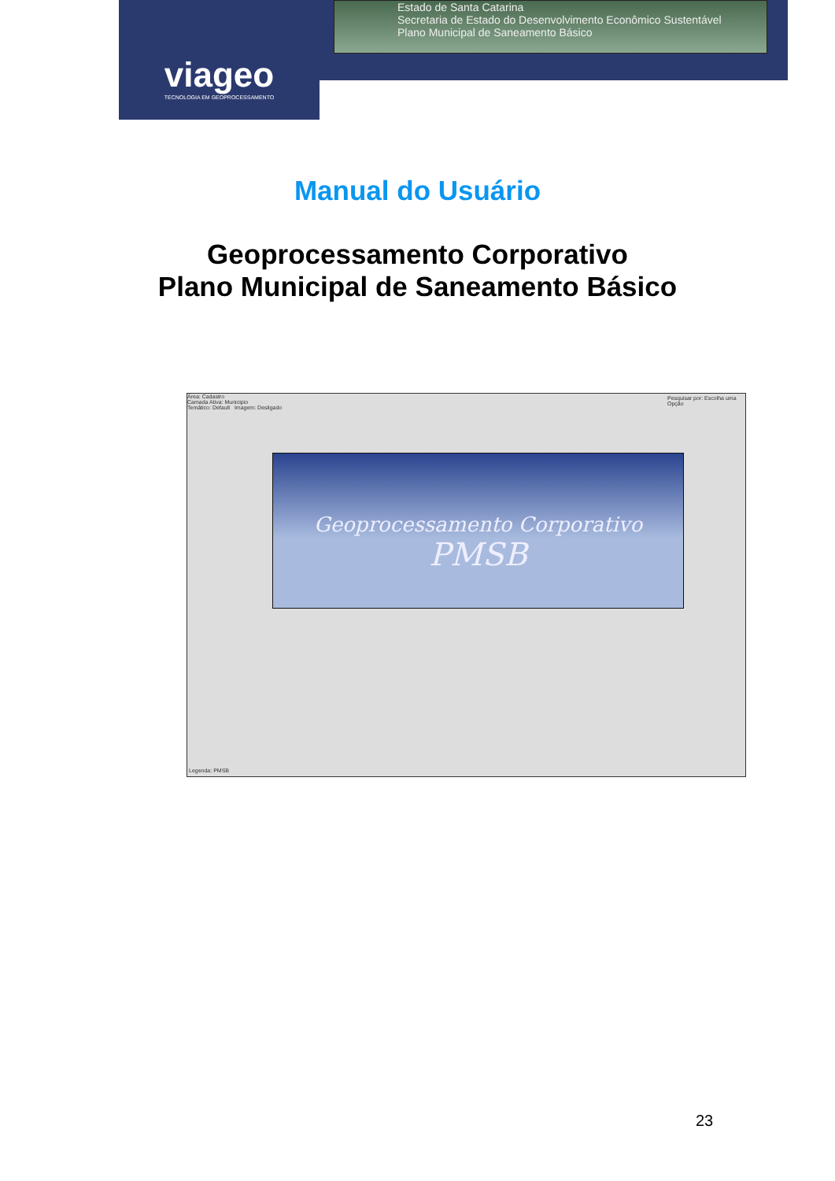viageo
TECNOLOGIA EM GEOPROCESSAMENTO
Estado de Santa Catarina
Secretaria de Estado do Desenvolvimento Econômico Sustentável
Plano Municipal de Saneamento Básico
Manual do Usuário
Geoprocessamento Corporativo
Plano Municipal de Saneamento Básico
Área: Cadastro
Camada Ativa: Municipio
Temático: Default Imagem: Desligado
Pesquisar por: Escolha uma Opção
Geoprocessamento Corporativo
PMSB
Legenda: PMSB
23